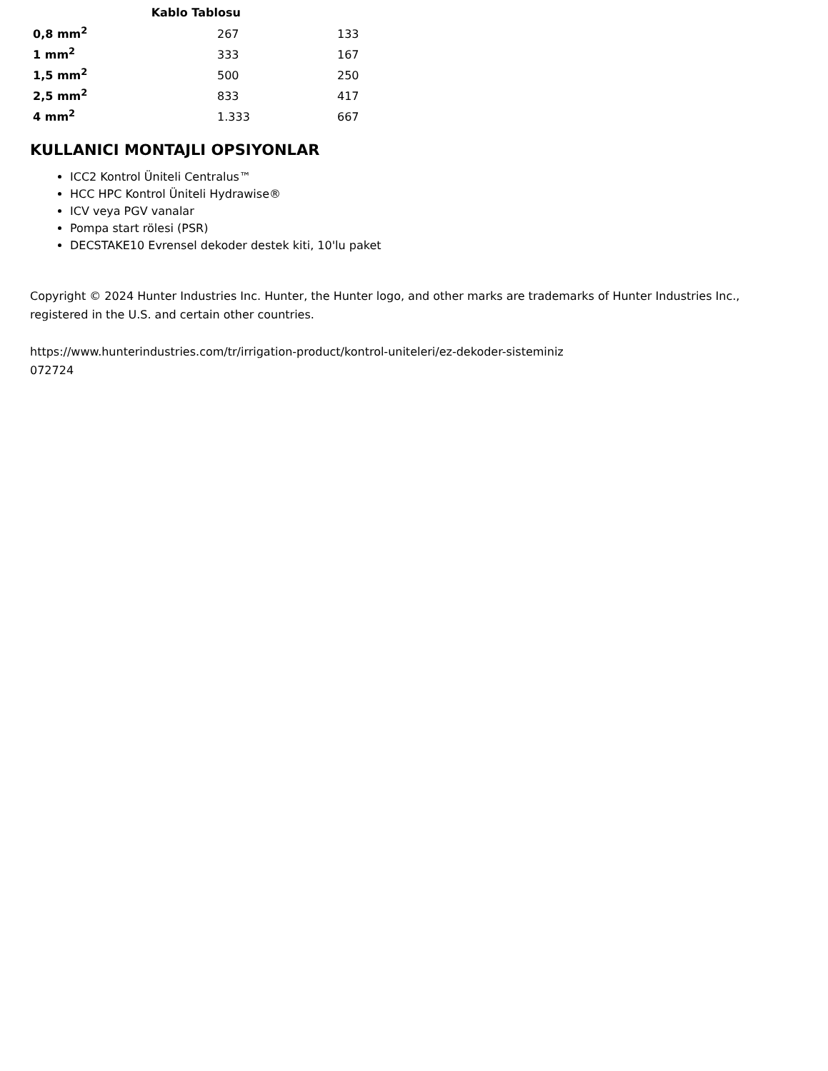| Kablo Tablosu | | |
| --- | --- | --- |
| 0,8 mm<sup>2</sup> | 267 | 133 |
| 1 mm<sup>2</sup> | 333 | 167 |
| 1,5 mm<sup>2</sup> | 500 | 250 |
| 2,5 mm<sup>2</sup> | 833 | 417 |
| 4 mm<sup>2</sup> | 1.333 | 667 |
KULLANICI MONTAJLI OPSIYONLAR
ICC2 Kontrol Üniteli Centralus™
HCC HPC Kontrol Üniteli Hydrawise®
ICV veya PGV vanalar
Pompa start rölesi (PSR)
DECSTAKE10 Evrensel dekoder destek kiti, 10'lu paket
Copyright © 2024 Hunter Industries Inc. Hunter, the Hunter logo, and other marks are trademarks of Hunter Industries Inc., registered in the U.S. and certain other countries.
https://www.hunterindustries.com/tr/irrigation-product/kontrol-uniteleri/ez-dekoder-sisteminiz
072724